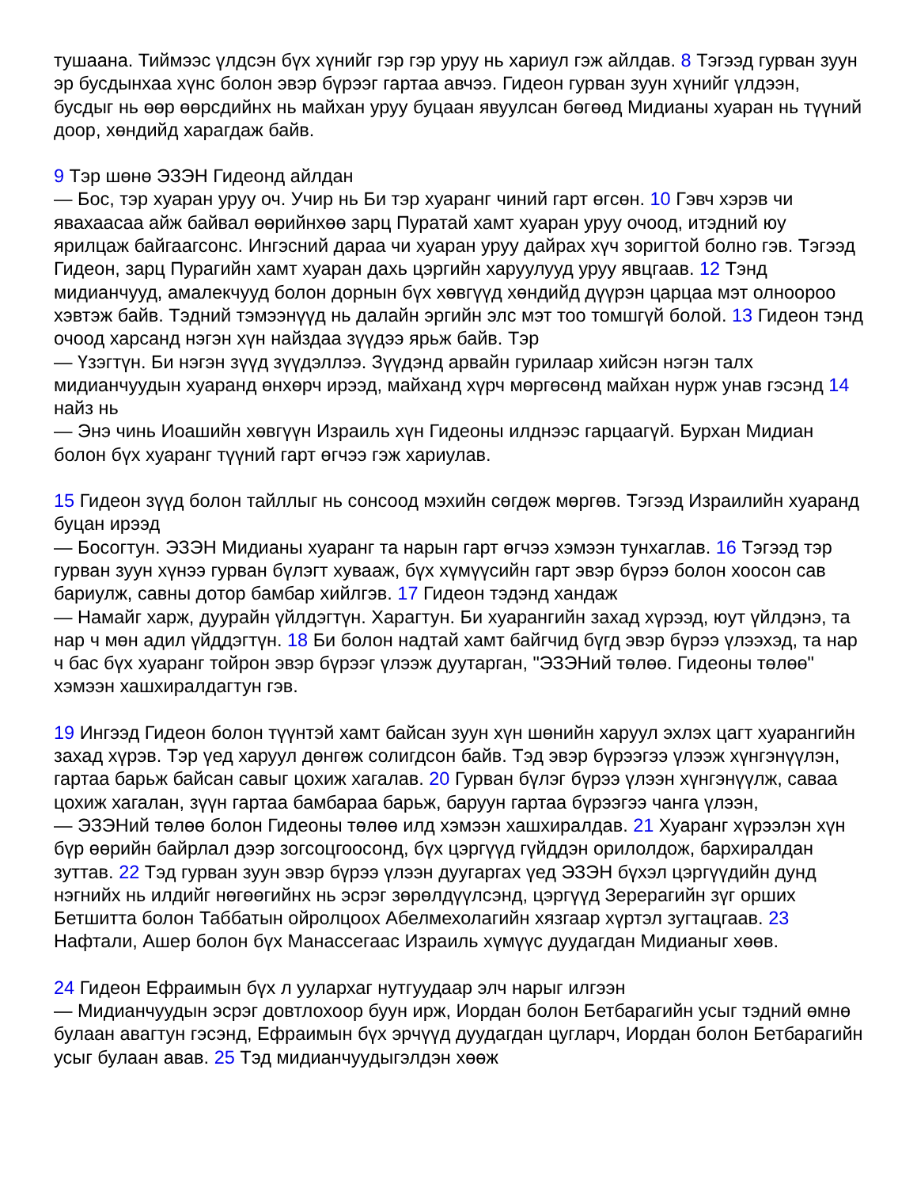тушаана. Тиймээс үлдсэн бүх хүнийг гэр гэр уруу нь хариул гэж айлдав. 8 Тэгээд гурван зуун эр бусдынхаа хүнс болон эвэр бүрээг гартаа авчээ. Гидеон гурван зуун хүнийг үлдээн, бусдыг нь өөр өөрсдийнх нь майхан уруу буцаан явуулсан бөгөөд Мидианы хуаран нь түүний доор, хөндийд харагдаж байв.
9 Тэр шөнө ЭЗЭН Гидеонд айлдан
— Бос, тэр хуаран уруу оч. Учир нь Би тэр хуаранг чиний гарт өгсөн. 10 Гэвч хэрэв чи явахаасаа айж байвал өөрийнхөө зарц Пуратай хамт хуаран уруу очоод, итэдний юу ярилцаж байгаагсонс. Ингэсний дараа чи хуаран уруу дайрах хүч зоригтой болно гэв. Тэгээд Гидеон, зарц Пурагийн хамт хуаран дахь цэргийн харуулууд уруу явцгаав. 12 Тэнд мидианчууд, амалекчууд болон дорнын бүх хөвгүүд хөндийд дүүрэн царцаа мэт олноороо хэвтэж байв. Тэдний тэмээнүүд нь далайн эргийн элс мэт тоо томшгүй болой. 13 Гидеон тэнд очоод харсанд нэгэн хүн найздаа зүүдээ ярьж байв. Тэр
— Үзэгтүн. Би нэгэн зүүд зүүдэллээ. Зүүдэнд арвайн гурилаар хийсэн нэгэн талх мидианчуудын хуаранд өнхөрч ирээд, майханд хүрч мөргөсөнд майхан нурж унав гэсэнд 14 найз нь
— Энэ чинь Иоашийн хөвгүүн Израиль хүн Гидеоны илднээс гарцаагүй. Бурхан Мидиан болон бүх хуаранг түүний гарт өгчээ гэж хариулав.
15 Гидеон зүүд болон тайллыг нь сонсоод мэхийн сөгдөж мөргөв. Тэгээд Израилийн хуаранд буцан ирээд
— Босогтун. ЭЗЭН Мидианы хуаранг та нарын гарт өгчээ хэмээн тунхаглав. 16 Тэгээд тэр гурван зуун хүнээ гурван бүлэгт хувааж, бүх хүмүүсийн гарт эвэр бүрээ болон хоосон сав бариулж, савны дотор бамбар хийлгэв. 17 Гидеон тэдэнд хандаж
— Намайг харж, дуурайн үйлдэгтүн. Харагтун. Би хуарангийн захад хүрээд, юут үйлдэнэ, та нар ч мөн адил үйддэгтүн. 18 Би болон надтай хамт байгчид бүгд эвэр бүрээ үлээхэд, та нар ч бас бүх хуаранг тойрон эвэр бүрээг үлээж дуутарган, "ЭЗЭНий төлөө. Гидеоны төлөө" хэмээн хашхиралдагтун гэв.
19 Ингээд Гидеон болон түүнтэй хамт байсан зуун хүн шөнийн харуул эхлэх цагт хуарангийн захад хүрэв. Тэр үед харуул дөнгөж солигдсон байв. Тэд эвэр бүрээгээ үлээж хүнгэнүүлэн, гартаа барьж байсан савыг цохиж хагалав. 20 Гурван бүлэг бүрээ үлээн хүнгэнүүлж, саваа цохиж хагалан, зүүн гартаа бамбараа барьж, баруун гартаа бүрээгээ чанга үлээн,
— ЭЗЭНий төлөө болон Гидеоны төлөө илд хэмээн хашхиралдав. 21 Хуаранг хүрээлэн хүн бүр өөрийн байрлал дээр зогсоцгоосонд, бүх цэргүүд гүйддэн орилолдож, бархиралдан зуттав. 22 Тэд гурван зуун эвэр бүрээ үлээн дуугаргах үед ЭЗЭН бүхэл цэргүүдийн дунд нэгнийх нь илдийг нөгөөгийнх нь эсрэг зөрөлдүүлсэнд, цэргүүд Зерерагийн зүг орших Бетшитта болон Таббатын ойролцоох Абелмехолагийн хязгаар хүртэл зугтацгаав. 23 Нафтали, Ашер болон бүх Манассегаас Израиль хүмүүс дуудагдан Мидианыг хөөв.
24 Гидеон Ефраимын бүх л уулархаг нутгуудаар элч нарыг илгээн
— Мидианчуудын эсрэг довтлохоор буун ирж, Иордан болон Бетбарагийн усыг тэдний өмнө булаан авагтун гэсэнд, Ефраимын бүх эрчүүд дуудагдан цугларч, Иордан болон Бетбарагийн усыг булаан авав. 25 Тэд мидианчуудыгэлдэн хөөж